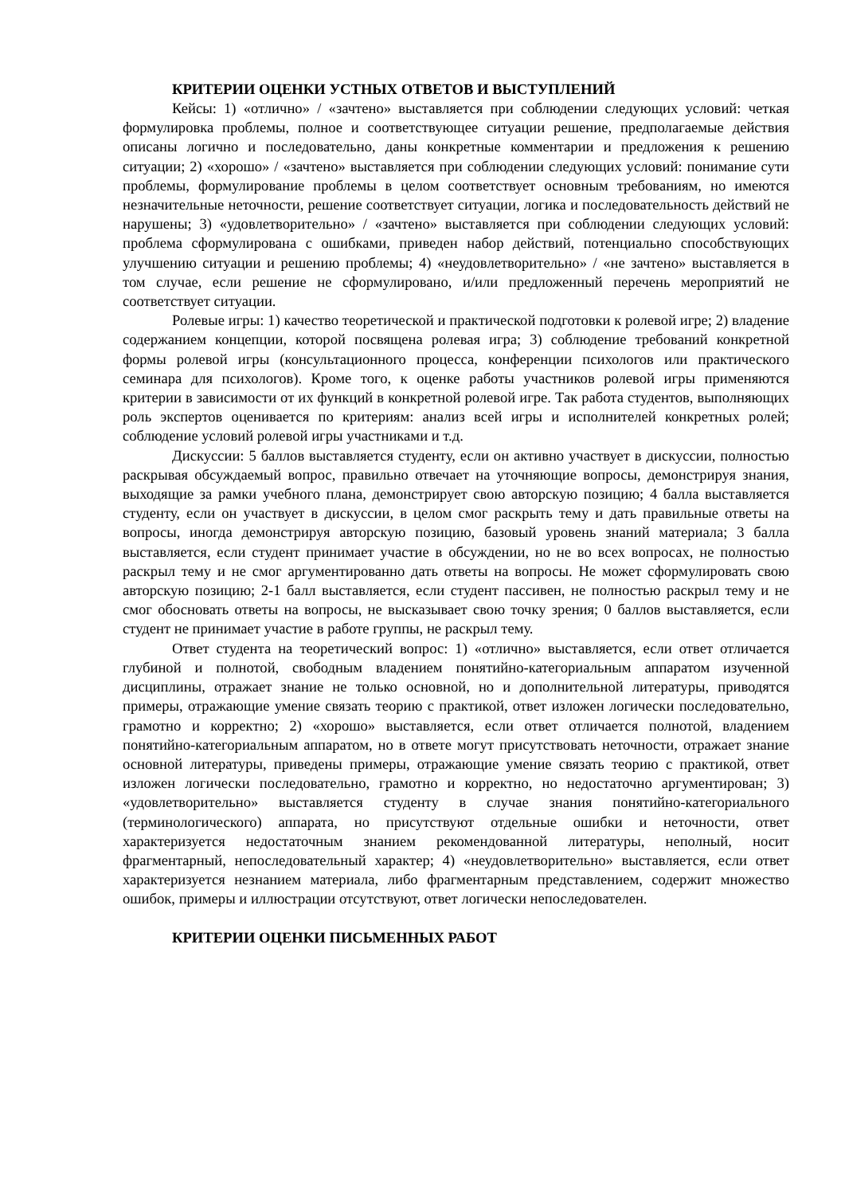КРИТЕРИИ ОЦЕНКИ УСТНЫХ ОТВЕТОВ И ВЫСТУПЛЕНИЙ
Кейсы: 1) «отлично» / «зачтено» выставляется при соблюдении следующих условий: четкая формулировка проблемы, полное и соответствующее ситуации решение, предполагаемые действия описаны логично и последовательно, даны конкретные комментарии и предложения к решению ситуации; 2) «хорошо» / «зачтено» выставляется при соблюдении следующих условий: понимание сути проблемы, формулирование проблемы в целом соответствует основным требованиям, но имеются незначительные неточности, решение соответствует ситуации, логика и последовательность действий не нарушены; 3) «удовлетворительно» / «зачтено» выставляется при соблюдении следующих условий: проблема сформулирована с ошибками, приведен набор действий, потенциально способствующих улучшению ситуации и решению проблемы; 4) «неудовлетворительно» / «не зачтено» выставляется в том случае, если решение не сформулировано, и/или предложенный перечень мероприятий не соответствует ситуации.
Ролевые игры: 1) качество теоретической и практической подготовки к ролевой игре; 2) владение содержанием концепции, которой посвящена ролевая игра; 3) соблюдение требований конкретной формы ролевой игры (консультационного процесса, конференции психологов или практического семинара для психологов). Кроме того, к оценке работы участников ролевой игры применяются критерии в зависимости от их функций в конкретной ролевой игре. Так работа студентов, выполняющих роль экспертов оценивается по критериям: анализ всей игры и исполнителей конкретных ролей; соблюдение условий ролевой игры участниками и т.д.
Дискуссии: 5 баллов выставляется студенту, если он активно участвует в дискуссии, полностью раскрывая обсуждаемый вопрос, правильно отвечает на уточняющие вопросы, демонстрируя знания, выходящие за рамки учебного плана, демонстрирует свою авторскую позицию; 4 балла выставляется студенту, если он участвует в дискуссии, в целом смог раскрыть тему и дать правильные ответы на вопросы, иногда демонстрируя авторскую позицию, базовый уровень знаний материала; 3 балла выставляется, если студент принимает участие в обсуждении, но не во всех вопросах, не полностью раскрыл тему и не смог аргументированно дать ответы на вопросы. Не может сформулировать свою авторскую позицию; 2-1 балл выставляется, если студент пассивен, не полностью раскрыл тему и не смог обосновать ответы на вопросы, не высказывает свою точку зрения; 0 баллов выставляется, если студент не принимает участие в работе группы, не раскрыл тему.
Ответ студента на теоретический вопрос: 1) «отлично» выставляется, если ответ отличается глубиной и полнотой, свободным владением понятийно-категориальным аппаратом изученной дисциплины, отражает знание не только основной, но и дополнительной литературы, приводятся примеры, отражающие умение связать теорию с практикой, ответ изложен логически последовательно, грамотно и корректно; 2) «хорошо» выставляется, если ответ отличается полнотой, владением понятийно-категориальным аппаратом, но в ответе могут присутствовать неточности, отражает знание основной литературы, приведены примеры, отражающие умение связать теорию с практикой, ответ изложен логически последовательно, грамотно и корректно, но недостаточно аргументирован; 3) «удовлетворительно» выставляется студенту в случае знания понятийно-категориального (терминологического) аппарата, но присутствуют отдельные ошибки и неточности, ответ характеризуется недостаточным знанием рекомендованной литературы, неполный, носит фрагментарный, непоследовательный характер; 4) «неудовлетворительно» выставляется, если ответ характеризуется незнанием материала, либо фрагментарным представлением, содержит множество ошибок, примеры и иллюстрации отсутствуют, ответ логически непоследователен.
КРИТЕРИИ ОЦЕНКИ ПИСЬМЕННЫХ РАБОТ